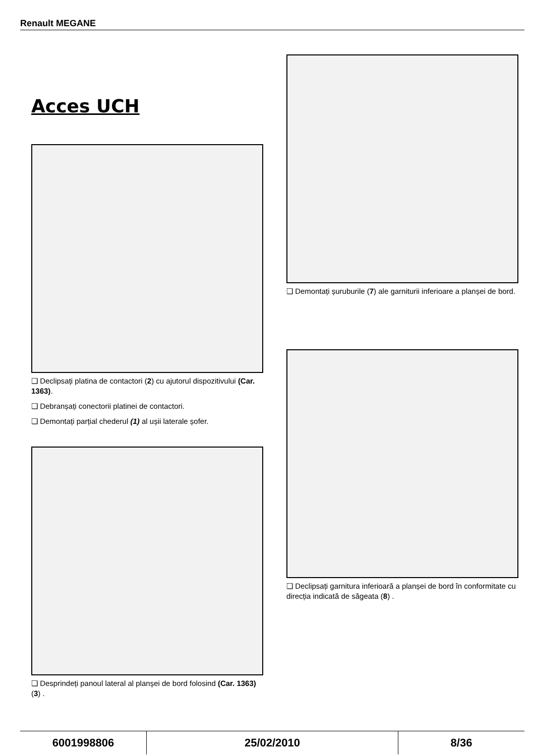Renault MEGANE
Acces UCH
❑ Declipsați platina de contactori (2) cu ajutorul dispozitivului (Car. 1363).
❑ Debranșați conectorii platinei de contactori.
❑ Demontați parțial chederul (1) al ușii laterale șofer.
❑ Desprindeți panoul lateral al planșei de bord folosind (Car. 1363) (3) .
❑ Demontați șuruburile (7) ale garniturii inferioare a planșei de bord.
❑ Declipsați garnitura inferioară a planșei de bord în conformitate cu direcția indicată de săgeata (8) .
| 6001998806 | 25/02/2010 | 8/36 |